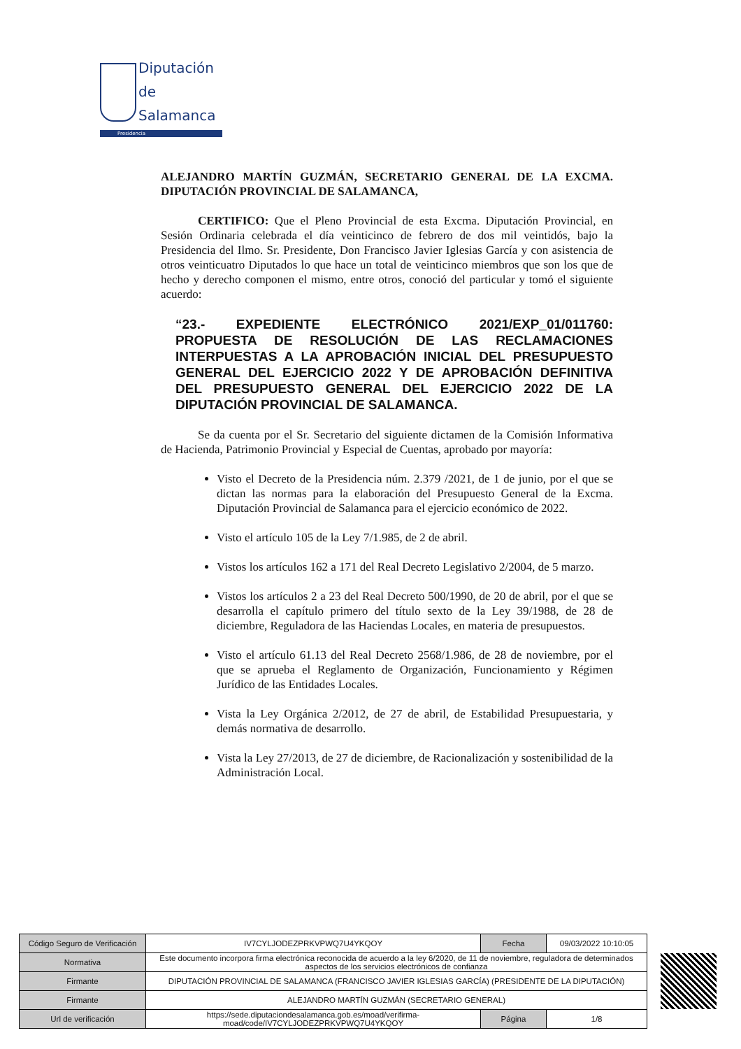Diputación
de Salamanca
Presidencia
ALEJANDRO MARTÍN GUZMÁN, SECRETARIO GENERAL DE LA EXCMA. DIPUTACIÓN PROVINCIAL DE SALAMANCA,
CERTIFICO: Que el Pleno Provincial de esta Excma. Diputación Provincial, en Sesión Ordinaria celebrada el día veinticinco de febrero de dos mil veintidós, bajo la Presidencia del Ilmo. Sr. Presidente, Don Francisco Javier Iglesias García y con asistencia de otros veinticuatro Diputados lo que hace un total de veinticinco miembros que son los que de hecho y derecho componen el mismo, entre otros, conoció del particular y tomó el siguiente acuerdo:
“23.- EXPEDIENTE ELECTRÓNICO 2021/EXP_01/011760: PROPUESTA DE RESOLUCIÓN DE LAS RECLAMACIONES INTERPUESTAS A LA APROBACIÓN INICIAL DEL PRESUPUESTO GENERAL DEL EJERCICIO 2022 Y DE APROBACIÓN DEFINITIVA DEL PRESUPUESTO GENERAL DEL EJERCICIO 2022 DE LA DIPUTACIÓN PROVINCIAL DE SALAMANCA.
Se da cuenta por el Sr. Secretario del siguiente dictamen de la Comisión Informativa de Hacienda, Patrimonio Provincial y Especial de Cuentas, aprobado por mayoría:
Visto el Decreto de la Presidencia núm. 2.379 /2021, de 1 de junio, por el que se dictan las normas para la elaboración del Presupuesto General de la Excma. Diputación Provincial de Salamanca para el ejercicio económico de 2022.
Visto el artículo 105 de la Ley 7/1.985, de 2 de abril.
Vistos los artículos 162 a 171 del Real Decreto Legislativo 2/2004, de 5 marzo.
Vistos los artículos 2 a 23 del Real Decreto 500/1990, de 20 de abril, por el que se desarrolla el capítulo primero del título sexto de la Ley 39/1988, de 28 de diciembre, Reguladora de las Haciendas Locales, en materia de presupuestos.
Visto el artículo 61.13 del Real Decreto 2568/1.986, de 28 de noviembre, por el que se aprueba el Reglamento de Organización, Funcionamiento y Régimen Jurídico de las Entidades Locales.
Vista la Ley Orgánica 2/2012, de 27 de abril, de Estabilidad Presupuestaria, y demás normativa de desarrollo.
Vista la Ley 27/2013, de 27 de diciembre, de Racionalización y sostenibilidad de la Administración Local.
| Código Seguro de Verificación | IV7CYLJODEZPRKVPWQ7U4YKQOY | Fecha | 09/03/2022 10:10:05 |
| Normativa | Este documento incorpora firma electrónica reconocida de acuerdo a la ley 6/2020, de 11 de noviembre, reguladora de determinados aspectos de los servicios electrónicos de confianza | | |
| Firmante | DIPUTACIÓN PROVINCIAL DE SALAMANCA (FRANCISCO JAVIER IGLESIAS GARCÍA) (PRESIDENTE DE LA DIPUTACIÓN) | | |
| Firmante | ALEJANDRO MARTÍN GUZMÁN (SECRETARIO GENERAL) | | |
| Url de verificación | https://sede.diputaciondesalamanca.gob.es/moad/verifirma-moad/code/IV7CYLJODEZPRKVPWQ7U4YKQOY | Página | 1/8 |